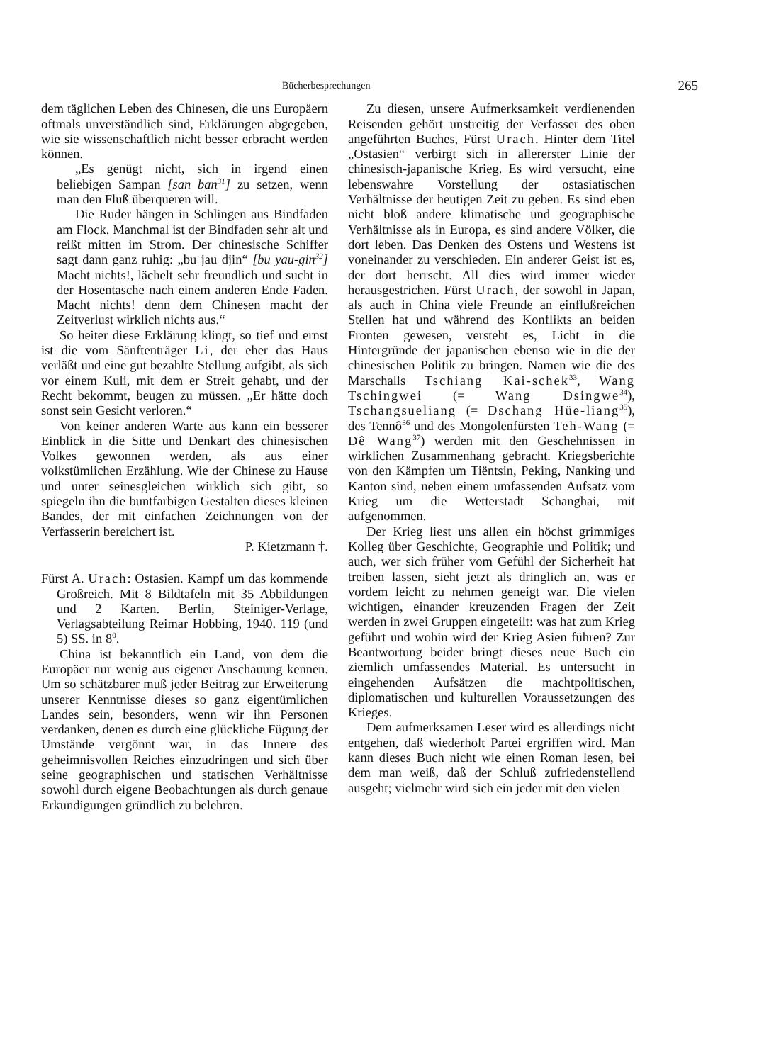Bücherbesprechungen 265
dem täglichen Leben des Chinesen, die uns Europäern oftmals unverständlich sind, Erklärungen abgegeben, wie sie wissenschaftlich nicht besser erbracht werden können.
„Es genügt nicht, sich in irgend einen beliebigen Sampan [san ban<sup>31</sup>] zu setzen, wenn man den Fluß überqueren will.
Die Ruder hängen in Schlingen aus Bindfaden am Flock. Manchmal ist der Bindfaden sehr alt und reißt mitten im Strom. Der chinesische Schiffer sagt dann ganz ruhig: „bu jau djin“ [bu yau-gin<sup>32</sup>] Macht nichts!, lächelt sehr freundlich und sucht in der Hosentasche nach einem anderen Ende Faden. Macht nichts! denn dem Chinesen macht der Zeitverlust wirklich nichts aus.“
So heiter diese Erklärung klingt, so tief und ernst ist die vom Sänftenträger Li, der eher das Haus verläßt und eine gut bezahlte Stellung aufgibt, als sich vor einem Kuli, mit dem er Streit gehabt, und der Recht bekommt, beugen zu müssen. „Er hätte doch sonst sein Gesicht verloren.“
Von keiner anderen Warte aus kann ein besserer Einblick in die Sitte und Denkart des chinesischen Volkes gewonnen werden, als aus einer volkstümlichen Erzählung. Wie der Chinese zu Hause und unter seinesgleichen wirklich sich gibt, so spiegeln ihn die buntfarbigen Gestalten dieses kleinen Bandes, der mit einfachen Zeichnungen von der Verfasserin bereichert ist.
P. Kietzmann †.
Fürst A. Urach: Ostasien. Kampf um das kommende Großreich. Mit 8 Bildtafeln mit 35 Abbildungen und 2 Karten. Berlin, Steiniger-Verlage, Verlagsabteilung Reimar Hobbing, 1940. 119 (und 5) SS. in 8<sup>0</sup>.
China ist bekanntlich ein Land, von dem die Europäer nur wenig aus eigener Anschauung kennen. Um so schätzbarer muß jeder Beitrag zur Erweiterung unserer Kenntnisse dieses so ganz eigentümlichen Landes sein, besonders, wenn wir ihn Personen verdanken, denen es durch eine glückliche Fügung der Umstände vergönnt war, in das Innere des geheimnisvollen Reiches einzudringen und sich über seine geographischen und statischen Verhältnisse sowohl durch eigene Beobachtungen als durch genaue Erkundigungen gründlich zu belehren.
Zu diesen, unsere Aufmerksamkeit verdienenden Reisenden gehört unstreitig der Verfasser des oben angeführten Buches, Fürst Urach. Hinter dem Titel „Ostasien“ verbirgt sich in allererster Linie der chinesisch-japanische Krieg. Es wird versucht, eine lebenswahre Vorstellung der ostasiatischen Verhältnisse der heutigen Zeit zu geben. Es sind eben nicht bloß andere klimatische und geographische Verhältnisse als in Europa, es sind andere Völker, die dort leben. Das Denken des Ostens und Westens ist voneinander zu verschieden. Ein anderer Geist ist es, der dort herrscht. All dies wird immer wieder herausgestrichen. Fürst Urach, der sowohl in Japan, als auch in China viele Freunde an einflußreichen Stellen hat und während des Konflikts an beiden Fronten gewesen, versteht es, Licht in die Hintergründe der japanischen ebenso wie in die der chinesischen Politik zu bringen. Namen wie die des Marschalls Tschiang Kai-schek<sup>33</sup>, Wang Tschingwei (= Wang Dsingwe<sup>34</sup>), Tschangsueliang (= Dschang Hüe-liang<sup>35</sup>), des Tennô<sup>36</sup> und des Mongolenfürsten Teh-Wang (= Dê Wang<sup>37</sup>) werden mit den Geschehnissen in wirklichen Zusammenhang gebracht. Kriegsberichte von den Kämpfen um Tiëntsin, Peking, Nanking und Kanton sind, neben einem umfassenden Aufsatz vom Krieg um die Wetterstadt Schanghai, mit aufgenommen.
Der Krieg liest uns allen ein höchst grimmiges Kolleg über Geschichte, Geographie und Politik; und auch, wer sich früher vom Gefühl der Sicherheit hat treiben lassen, sieht jetzt als dringlich an, was er vordem leicht zu nehmen geneigt war. Die vielen wichtigen, einander kreuzenden Fragen der Zeit werden in zwei Gruppen eingeteilt: was hat zum Krieg geführt und wohin wird der Krieg Asien führen? Zur Beantwortung beider bringt dieses neue Buch ein ziemlich umfassendes Material. Es untersucht in eingehenden Aufsätzen die machtpolitischen, diplomatischen und kulturellen Voraussetzungen des Krieges.
Dem aufmerksamen Leser wird es allerdings nicht entgehen, daß wiederholt Partei ergriffen wird. Man kann dieses Buch nicht wie einen Roman lesen, bei dem man weiß, daß der Schluß zufriedenstellend ausgeht; vielmehr wird sich ein jeder mit den vielen